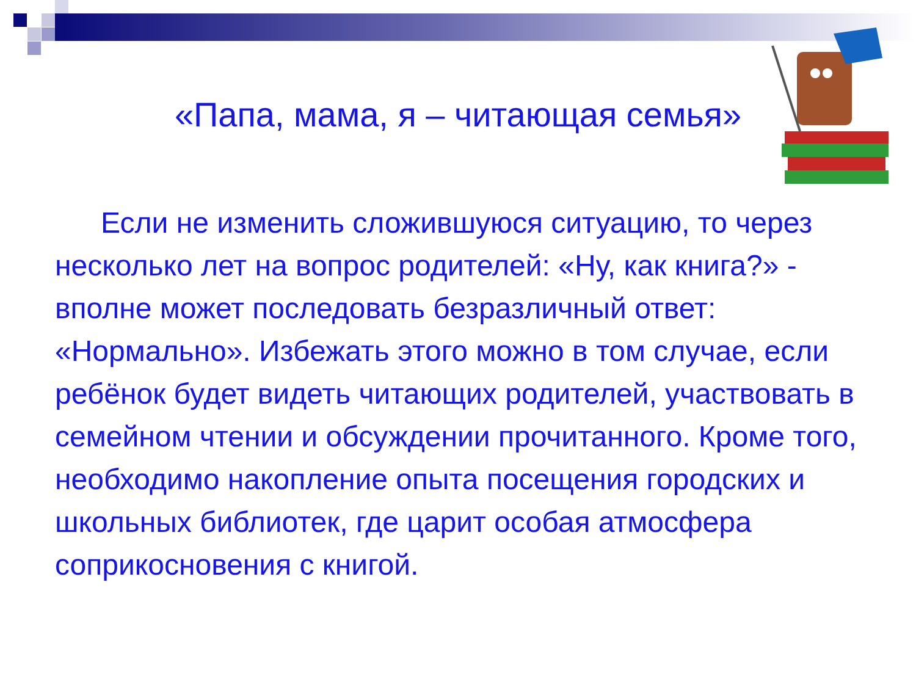«Папа, мама, я – читающая семья»
Если не изменить сложившуюся ситуацию, то через несколько лет на вопрос родителей: «Ну, как книга?» - вполне может последовать безразличный ответ: «Нормально». Избежать этого можно в том случае, если ребёнок будет видеть читающих родителей, участвовать в семейном чтении и обсуждении прочитанного. Кроме того, необходимо накопление опыта посещения городских и школьных библиотек, где царит особая атмосфера соприкосновения с книгой.